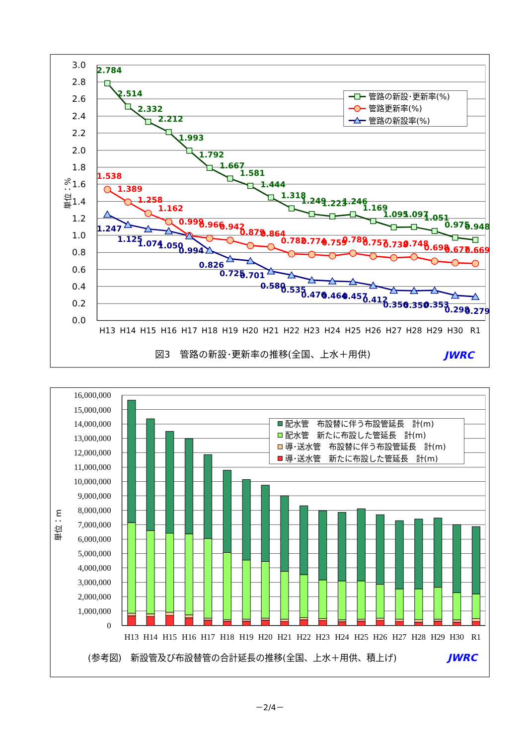3.0
2.8
2.6
2.4
2.2
2.0
1.8
1.6
1.4
1.2
1.0
0.8
0.6
0.4
0.2
0.0
単位：%
H13
H14
H15
H16
H17
H18
H19
H20
H21
H22
H23
H24
H25
H26
H27
H28
H29
H30
R1
2.784
2.514
2.332
2.212
1.993
1.792
1.667
1.581
1.444
1.318
1.249
1.223
1.246
1.169
1.095
1.097
1.051
0.975
0.948
1.538
1.389
1.258
1.162
0.999
0.966
0.942
0.879
0.864
0.782
0.774
0.759
0.789
0.757
0.738
0.748
0.698
0.677
0.669
1.247
1.125
1.074
1.050
0.994
0.826
0.725
0.701
0.580
0.535
0.476
0.464
0.457
0.412
0.356
0.350
0.353
0.298
0.279
管路の新設･更新率(%)
管路更新率(%)
管路の新設率(%)
図3　管路の新設･更新率の推移(全国、上水＋用供)
JWRC
16,000,000
15,000,000
14,000,000
13,000,000
12,000,000
11,000,000
10,000,000
9,000,000
8,000,000
7,000,000
6,000,000
5,000,000
4,000,000
3,000,000
2,000,000
1,000,000
0
単位：m
H13
H14
H15
H16
H17
H18
H19
H20
H21
H22
H23
H24
H25
H26
H27
H28
H29
H30
R1
配水管　布設替に伴う布設管延長　計(m)
配水管　新たに布設した管延長　計(m)
導･送水管　布設替に伴う布設管延長　計(m)
導･送水管　新たに布設した管延長　計(m)
(参考図)　新設管及び布設替管の合計延長の推移(全国、上水＋用供、積上げ)
JWRC
－2/4－